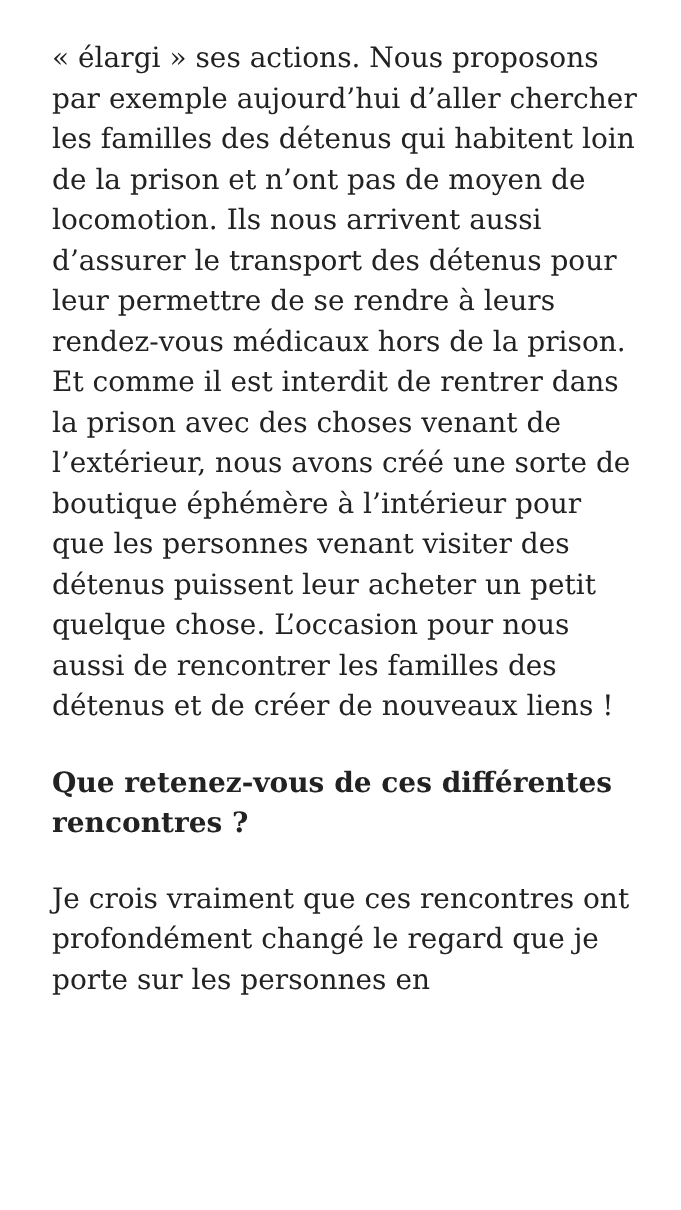« élargi » ses actions. Nous proposons par exemple aujourd’hui d’aller chercher les familles des détenus qui habitent loin de la prison et n’ont pas de moyen de locomotion. Ils nous arrivent aussi d’assurer le transport des détenus pour leur permettre de se rendre à leurs rendez-vous médicaux hors de la prison. Et comme il est interdit de rentrer dans la prison avec des choses venant de l’extérieur, nous avons créé une sorte de boutique éphémère à l’intérieur pour que les personnes venant visiter des détenus puissent leur acheter un petit quelque chose. L’occasion pour nous aussi de rencontrer les familles des détenus et de créer de nouveaux liens !
Que retenez-vous de ces différentes rencontres ?
Je crois vraiment que ces rencontres ont profondément changé le regard que je porte sur les personnes en